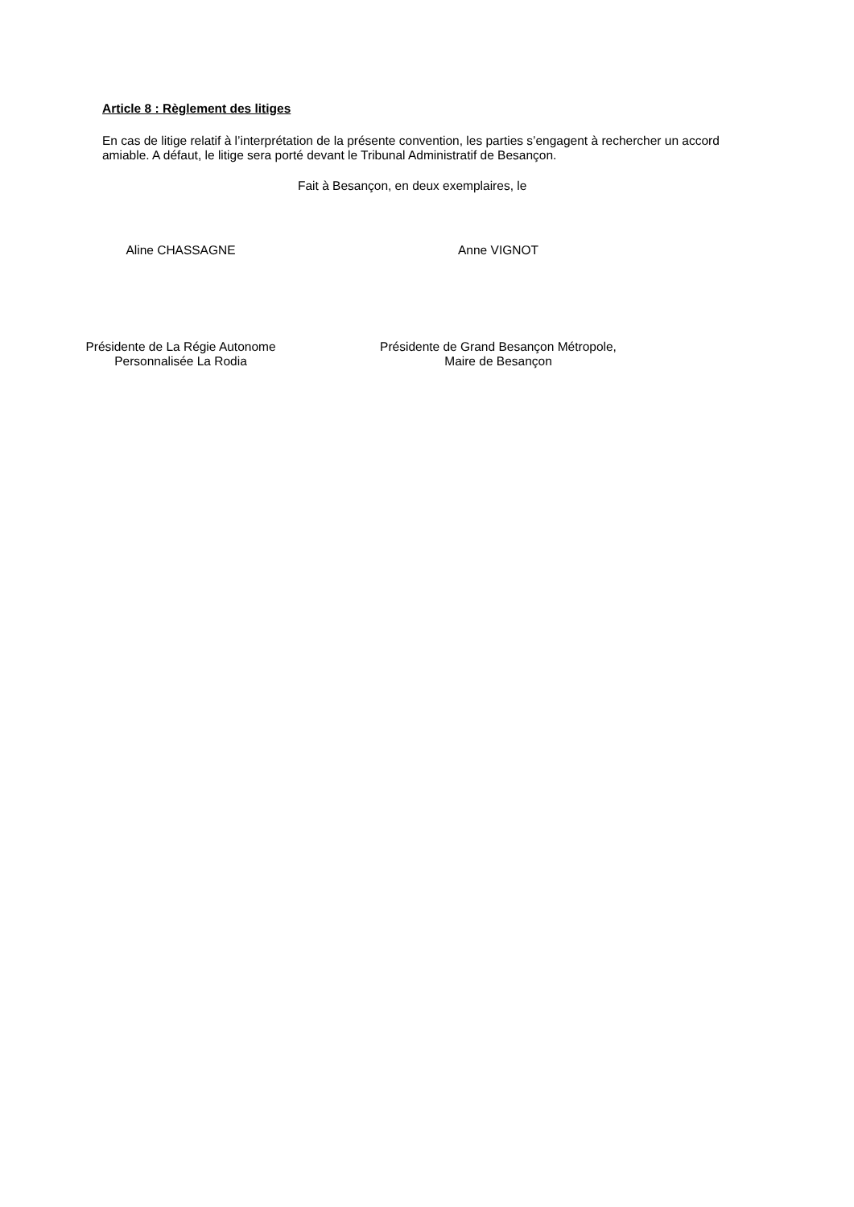Article 8 : Règlement des litiges
En cas de litige relatif à l’interprétation de la présente convention, les parties s’engagent à rechercher un accord amiable. A défaut, le litige sera porté devant le Tribunal Administratif de Besançon.
Fait à Besançon, en deux exemplaires, le
Aline CHASSAGNE
Présidente de La Régie Autonome
Personnalisée La Rodia
Anne VIGNOT
Présidente de Grand Besançon Métropole,
Maire de Besançon